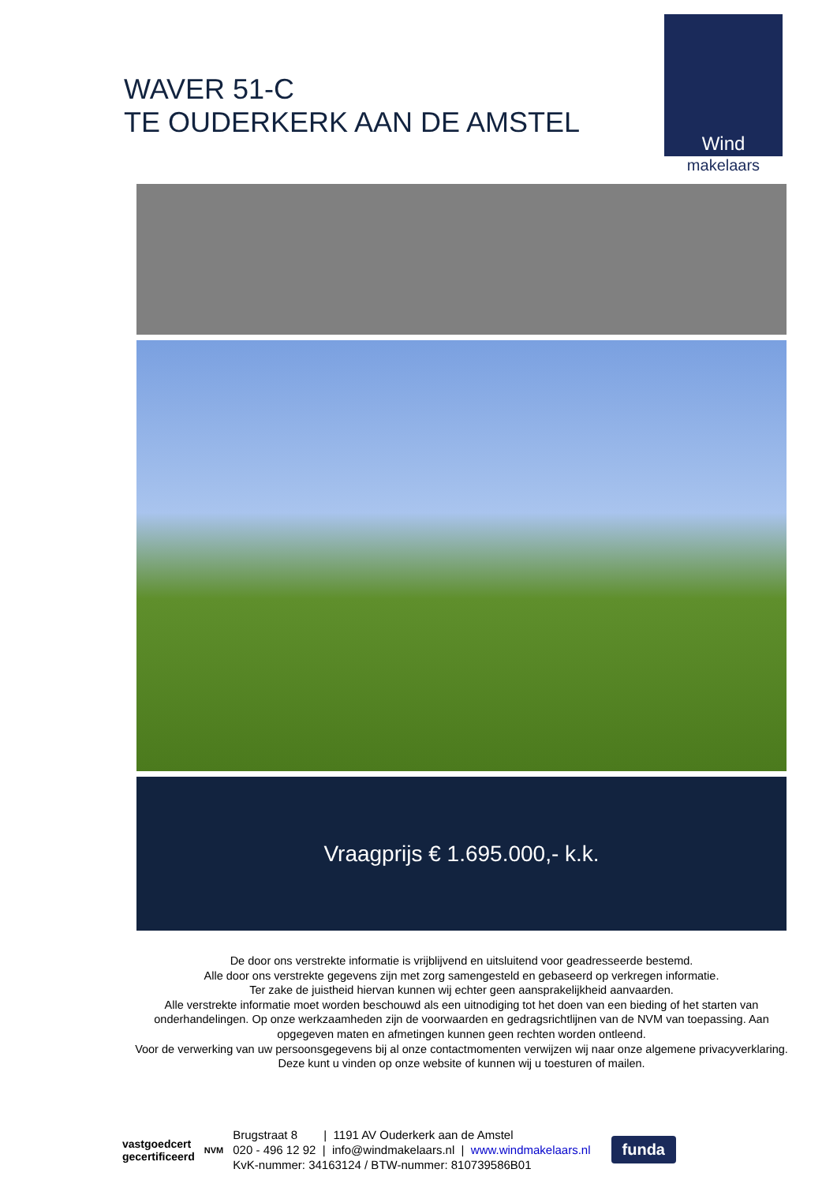WAVER 51-C
TE OUDERKERK AAN DE AMSTEL
Wind
makelaars
Vraagprijs € 1.695.000,- k.k.
De door ons verstrekte informatie is vrijblijvend en uitsluitend voor geadresseerde bestemd.
Alle door ons verstrekte gegevens zijn met zorg samengesteld en gebaseerd op verkregen informatie.
Ter zake de juistheid hiervan kunnen wij echter geen aansprakelijkheid aanvaarden.
Alle verstrekte informatie moet worden beschouwd als een uitnodiging tot het doen van een bieding of het starten van onderhandelingen. Op onze werkzaamheden zijn de voorwaarden en gedragsrichtlijnen van de NVM van toepassing. Aan opgegeven maten en afmetingen kunnen geen rechten worden ontleend.
Voor de verwerking van uw persoonsgegevens bij al onze contactmomenten verwijzen wij naar onze algemene privacyverklaring. Deze kunt u vinden op onze website of kunnen wij u toesturen of mailen.
vastgoedcert
gecertificeerd
NVM
Brugstraat 8 | 1191 AV Ouderkerk aan de Amstel
020 - 496 12 92 | info@windmakelaars.nl | www.windmakelaars.nl
KvK-nummer: 34163124 / BTW-nummer: 810739586B01
funda